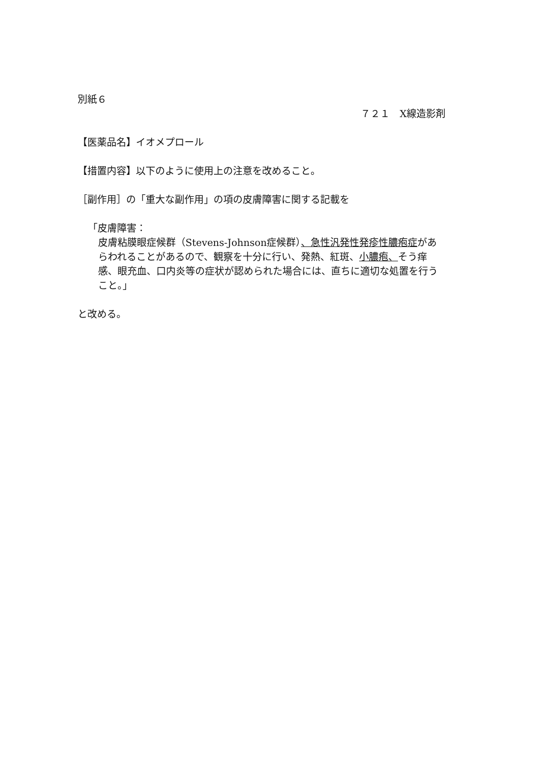別紙６
７２１　X線造影剤
【医薬品名】イオメプロール
【措置内容】以下のように使用上の注意を改めること。
［副作用］の「重大な副作用」の項の皮膚障害に関する記載を
「皮膚障害：
皮膚粘膜眼症候群（Stevens-Johnson症候群）、急性汎発性発疹性膿疱症があらわれることがあるので、観察を十分に行い、発熱、紅斑、小膿疱、そう痒感、眼充血、口内炎等の症状が認められた場合には、直ちに適切な処置を行うこと。」
と改める。